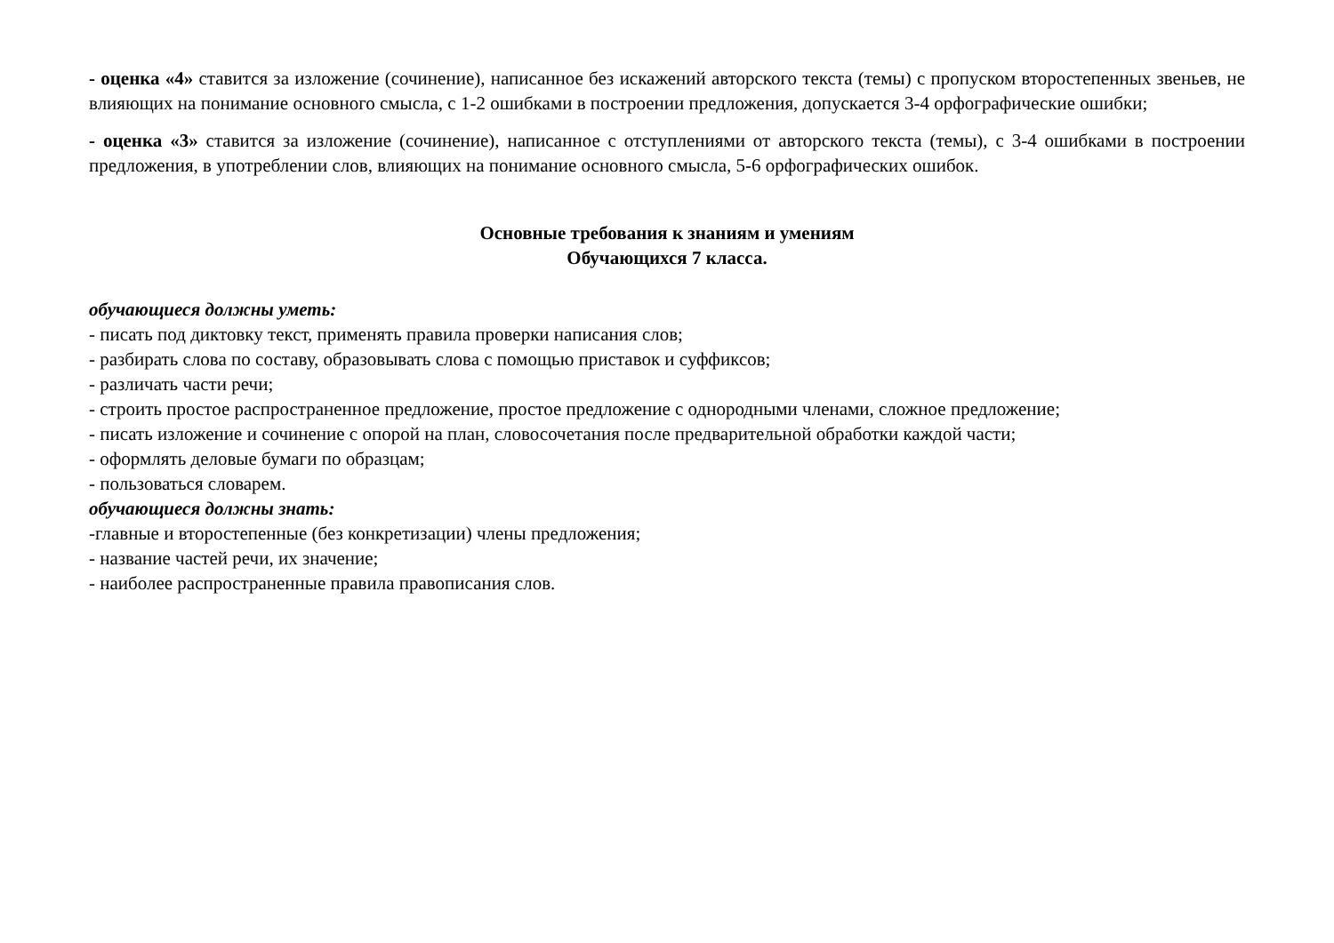- оценка «4» ставится за изложение (сочинение), написанное без искажений авторского текста (темы) с пропуском второстепенных звеньев, не влияющих на понимание основного смысла, с 1-2 ошибками в построении предложения, допускается 3-4 орфографические ошибки;
- оценка «3» ставится за изложение (сочинение), написанное с отступлениями от авторского текста (темы), с 3-4 ошибками в построении предложения, в употреблении слов, влияющих на понимание основного смысла, 5-6 орфографических ошибок.
Основные требования к знаниям и умениям
Обучающихся 7 класса.
обучающиеся должны уметь:
- писать под диктовку текст, применять правила проверки написания слов;
- разбирать слова по составу, образовывать слова с помощью приставок и суффиксов;
- различать части речи;
- строить простое распространенное предложение, простое предложение с однородными членами, сложное предложение;
- писать изложение и сочинение с опорой на план, словосочетания после предварительной обработки каждой части;
- оформлять деловые бумаги по образцам;
- пользоваться словарем.
обучающиеся должны знать:
-главные и второстепенные (без конкретизации) члены предложения;
- название частей речи, их значение;
- наиболее распространенные правила правописания слов.